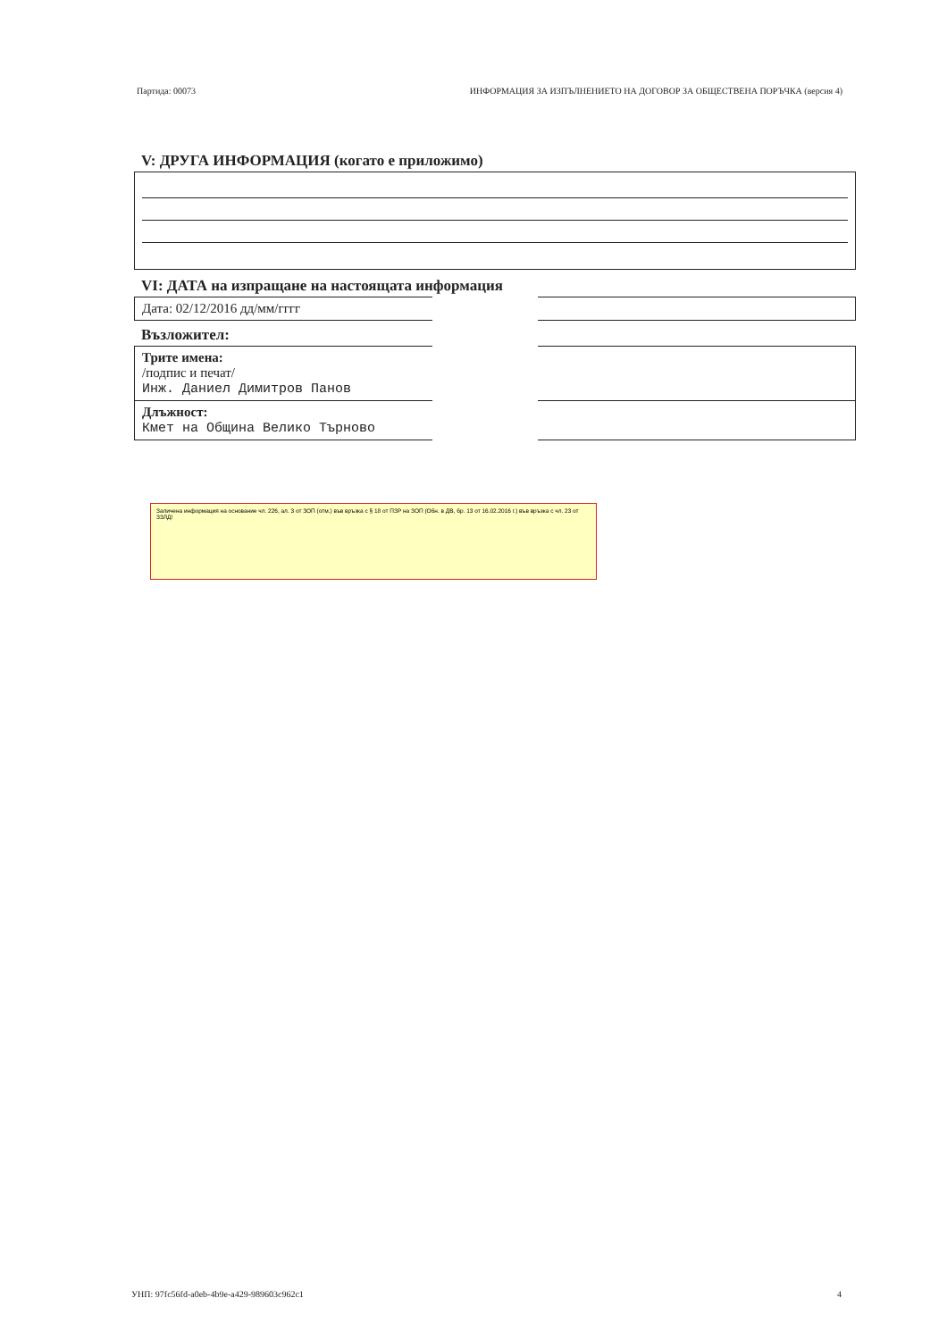Партида: 00073 ИНФОРМАЦИЯ ЗА ИЗПЪЛНЕНИЕТО НА ДОГОВОР ЗА ОБЩЕСТВЕНА ПОРЪЧКА (версия 4)
V: ДРУГА ИНФОРМАЦИЯ (когато е приложимо)
VI: ДАТА на изпращане на настоящата информация
Дата: 02/12/2016 дд/мм/гггг
Възложител:
Трите имена:
/подпис и печат/
Инж. Даниел Димитров Панов
Длъжност:
Кмет на Община Велико Търново
Заличена информация на основание чл. 226, ал. 3 от ЗОП (отм.) във връзка с § 18 от ПЗР на ЗОП (Обн. в ДВ, бр. 13 от 16.02.2016 г.) във връзка с чл. 23 от ЗЗЛД!
УНП: 97fc56fd-a0eb-4b9e-a429-989603c962c1 4